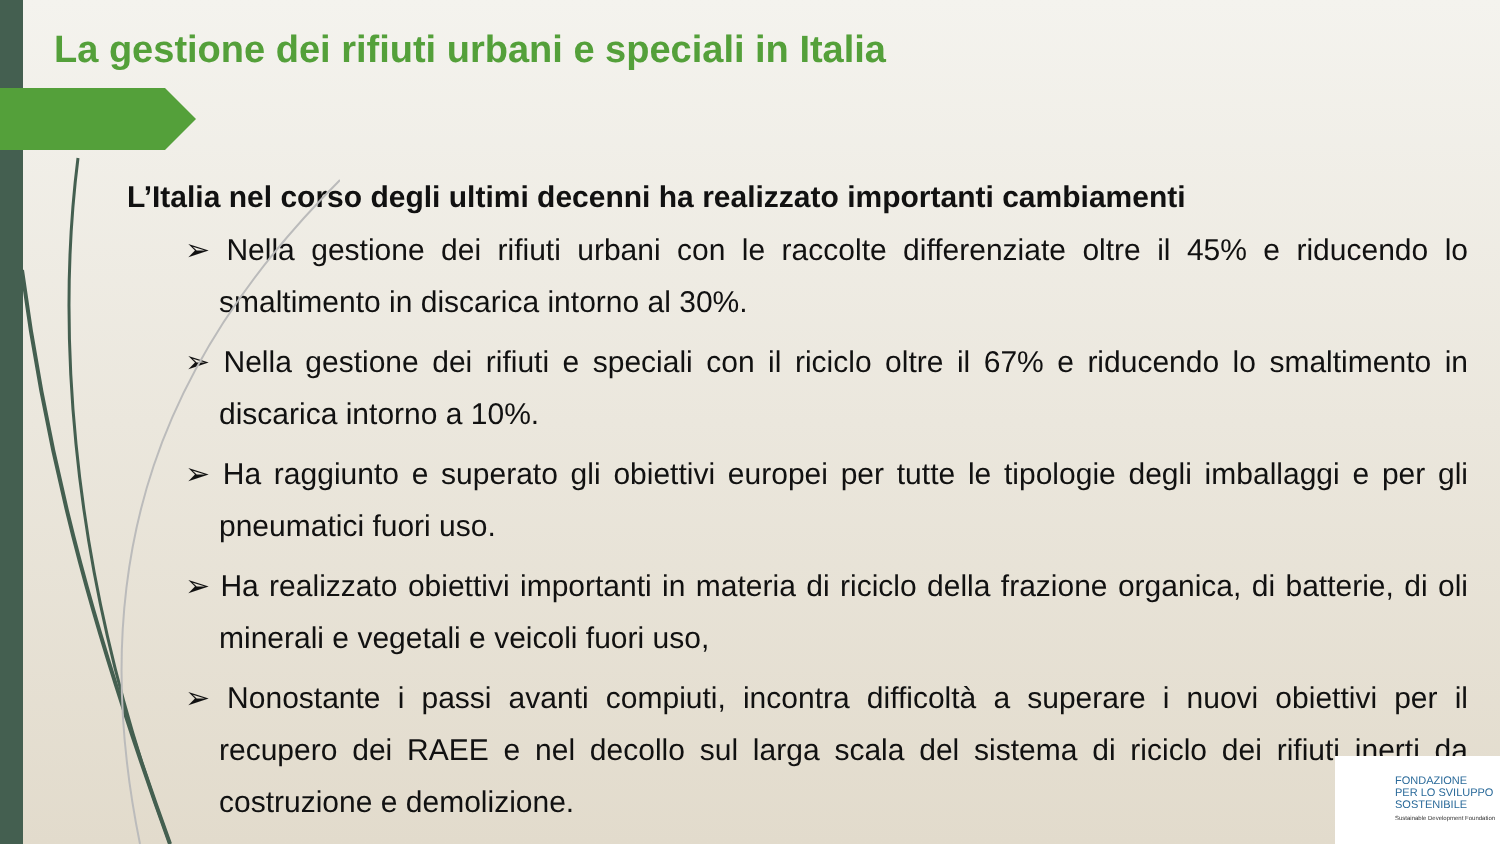La gestione dei rifiuti urbani e speciali in Italia
L’Italia nel corso degli ultimi decenni ha realizzato importanti cambiamenti
➢ Nella gestione dei rifiuti urbani con le raccolte differenziate oltre il 45% e riducendo lo smaltimento in discarica intorno al 30%.
➢ Nella gestione dei rifiuti e speciali con il riciclo oltre il 67% e riducendo lo smaltimento in discarica intorno a 10%.
➢ Ha raggiunto e superato gli obiettivi europei per tutte le tipologie degli imballaggi e per gli pneumatici fuori uso.
➢ Ha realizzato obiettivi importanti in materia di riciclo della frazione organica, di batterie, di oli minerali e vegetali e veicoli fuori uso,
➢ Nonostante i passi avanti compiuti, incontra difficoltà a superare i nuovi obiettivi per il recupero dei RAEE e nel decollo sul larga scala del sistema di riciclo dei rifiuti inerti da costruzione e demolizione.
FONDAZIONE
PER LO SVILUPPO
SOSTENIBILE
Sustainable Development Foundation